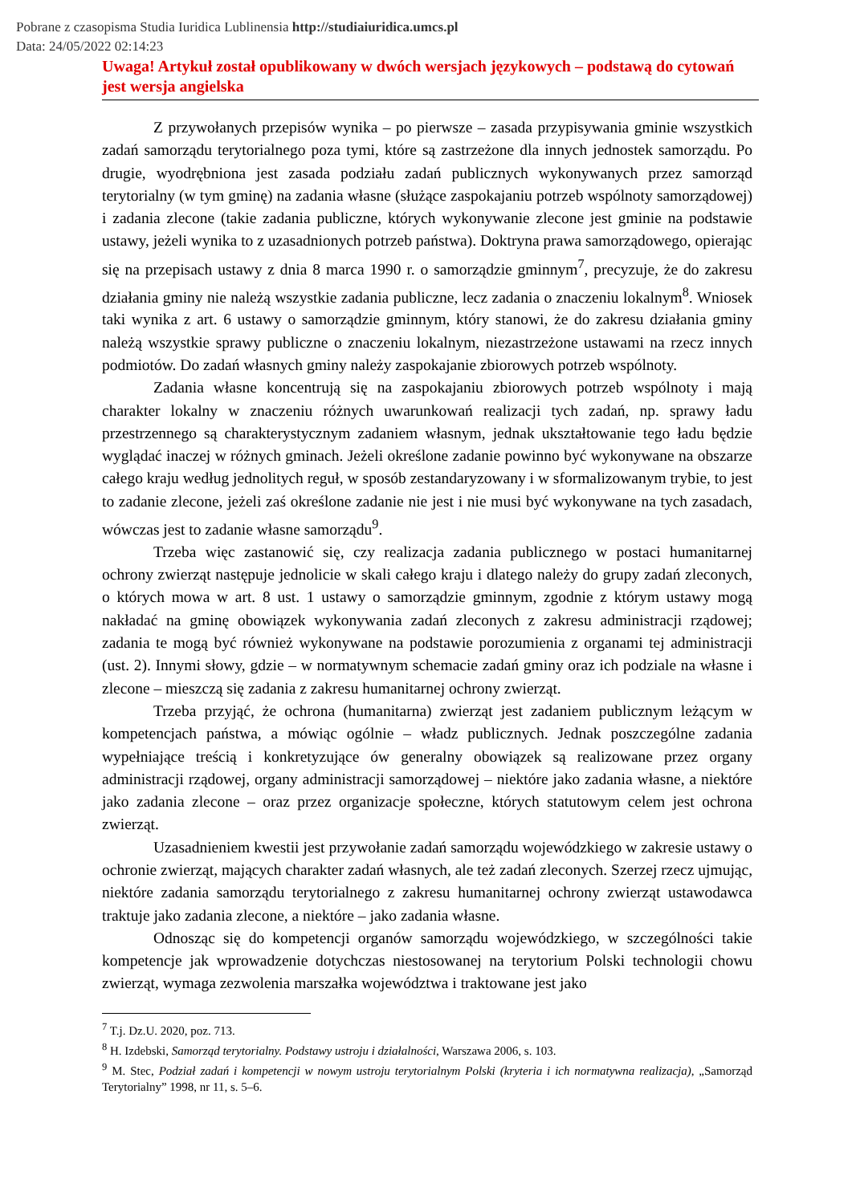Pobrane z czasopisma Studia Iuridica Lublinensia http://studiaiuridica.umcs.pl
Data: 24/05/2022 02:14:23
Uwaga! Artykuł został opublikowany w dwóch wersjach językowych – podstawą do cytowań jest wersja angielska
Z przywołanych przepisów wynika – po pierwsze – zasada przypisywania gminie wszystkich zadań samorządu terytorialnego poza tymi, które są zastrzeżone dla innych jednostek samorządu. Po drugie, wyodrębniona jest zasada podziału zadań publicznych wykonywanych przez samorząd terytorialny (w tym gminę) na zadania własne (służące zaspokajaniu potrzeb wspólnoty samorządowej) i zadania zlecone (takie zadania publiczne, których wykonywanie zlecone jest gminie na podstawie ustawy, jeżeli wynika to z uzasadnionych potrzeb państwa). Doktryna prawa samorządowego, opierając się na przepisach ustawy z dnia 8 marca 1990 r. o samorządzie gminnym<sup>7</sup>, precyzuje, że do zakresu działania gminy nie należą wszystkie zadania publiczne, lecz zadania o znaczeniu lokalnym<sup>8</sup>. Wniosek taki wynika z art. 6 ustawy o samorządzie gminnym, który stanowi, że do zakresu działania gminy należą wszystkie sprawy publiczne o znaczeniu lokalnym, niezastrzeżone ustawami na rzecz innych podmiotów. Do zadań własnych gminy należy zaspokajanie zbiorowych potrzeb wspólnoty.
Zadania własne koncentrują się na zaspokajaniu zbiorowych potrzeb wspólnoty i mają charakter lokalny w znaczeniu różnych uwarunkowań realizacji tych zadań, np. sprawy ładu przestrzennego są charakterystycznym zadaniem własnym, jednak ukształtowanie tego ładu będzie wyglądać inaczej w różnych gminach. Jeżeli określone zadanie powinno być wykonywane na obszarze całego kraju według jednolitych reguł, w sposób zestandaryzowany i w sformalizowanym trybie, to jest to zadanie zlecone, jeżeli zaś określone zadanie nie jest i nie musi być wykonywane na tych zasadach, wówczas jest to zadanie własne samorządu<sup>9</sup>.
Trzeba więc zastanowić się, czy realizacja zadania publicznego w postaci humanitarnej ochrony zwierząt następuje jednolicie w skali całego kraju i dlatego należy do grupy zadań zleconych, o których mowa w art. 8 ust. 1 ustawy o samorządzie gminnym, zgodnie z którym ustawy mogą nakładać na gminę obowiązek wykonywania zadań zleconych z zakresu administracji rządowej; zadania te mogą być również wykonywane na podstawie porozumienia z organami tej administracji (ust. 2). Innymi słowy, gdzie – w normatywnym schemacie zadań gminy oraz ich podziale na własne i zlecone – mieszczą się zadania z zakresu humanitarnej ochrony zwierząt.
Trzeba przyjąć, że ochrona (humanitarna) zwierząt jest zadaniem publicznym leżącym w kompetencjach państwa, a mówiąc ogólnie – władz publicznych. Jednak poszczególne zadania wypełniające treścią i konkretyzujące ów generalny obowiązek są realizowane przez organy administracji rządowej, organy administracji samorządowej – niektóre jako zadania własne, a niektóre jako zadania zlecone – oraz przez organizacje społeczne, których statutowym celem jest ochrona zwierząt.
Uzasadnieniem kwestii jest przywołanie zadań samorządu wojewódzkiego w zakresie ustawy o ochronie zwierząt, mających charakter zadań własnych, ale też zadań zleconych. Szerzej rzecz ujmując, niektóre zadania samorządu terytorialnego z zakresu humanitarnej ochrony zwierząt ustawodawca traktuje jako zadania zlecone, a niektóre – jako zadania własne.
Odnosząc się do kompetencji organów samorządu wojewódzkiego, w szczególności takie kompetencje jak wprowadzenie dotychczas niestosowanej na terytorium Polski technologii chowu zwierząt, wymaga zezwolenia marszałka województwa i traktowane jest jako
<sup>7</sup> T.j. Dz.U. 2020, poz. 713.
<sup>8</sup> H. Izdebski, Samorząd terytorialny. Podstawy ustroju i działalności, Warszawa 2006, s. 103.
<sup>9</sup> M. Stec, Podział zadań i kompetencji w nowym ustroju terytorialnym Polski (kryteria i ich normatywna realizacja), „Samorząd Terytorialny” 1998, nr 11, s. 5–6.